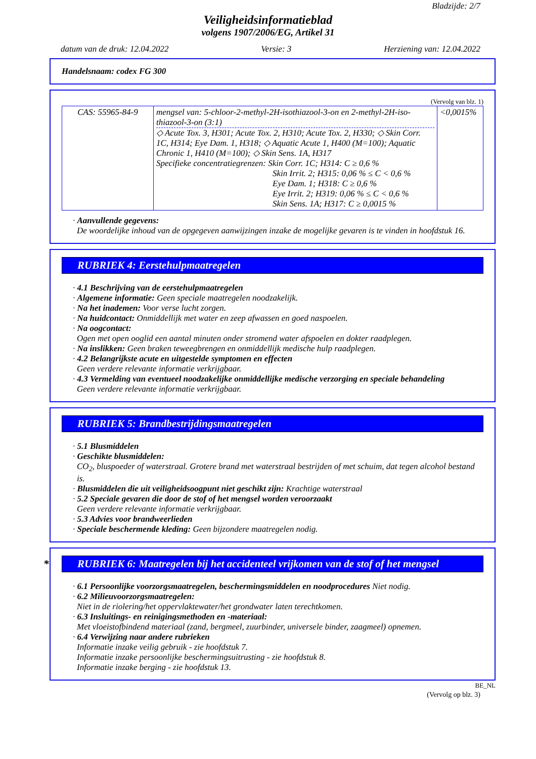Bladzijde: 2/7
Veiligheidsinformatieblad
volgens 1907/2006/EG, Artikel 31
datum van de druk: 12.04.2022 Versie: 3 Herziening van: 12.04.2022
Handelsnaam: codex FG 300
(Vervolg van blz. 1)
| CAS: 55965-84-9 | mengsel van: 5-chloor-2-methyl-2H-isothiazool-3-on en 2-methyl-2H-iso-thiazool-3-on (3:1) ◇ Acute Tox. 3, H301; Acute Tox. 2, H310; Acute Tox. 2, H330; ◇ Skin Corr. 1C, H314; Eye Dam. 1, H318; ◇ Aquatic Acute 1, H400 (M=100); Aquatic Chronic 1, H410 (M=100); ◇ Skin Sens. 1A, H317 Specifieke concentratiegrenzen: Skin Corr. 1C; H314: C ≥ 0,6 % Skin Irrit. 2; H315: 0,06 % ≤ C < 0,6 % Eye Dam. 1; H318: C ≥ 0,6 % Eye Irrit. 2; H319: 0,06 % ≤ C < 0,6 % Skin Sens. 1A; H317: C ≥ 0,0015 % | <0,0015% |
· Aanvullende gegevens:
De woordelijke inhoud van de opgegeven aanwijzingen inzake de mogelijke gevaren is te vinden in hoofdstuk 16.
RUBRIEK 4: Eerstehulpmaatregelen
· 4.1 Beschrijving van de eerstehulpmaatregelen
· Algemene informatie: Geen speciale maatregelen noodzakelijk.
· Na het inademen: Voor verse lucht zorgen.
· Na huidcontact: Onmiddellijk met water en zeep afwassen en goed naspoelen.
· Na oogcontact:
Ogen met open ooglid een aantal minuten onder stromend water afspoelen en dokter raadplegen.
· Na inslikken: Geen braken teweegbrengen en onmiddellijk medische hulp raadplegen.
· 4.2 Belangrijkste acute en uitgestelde symptomen en effecten
Geen verdere relevante informatie verkrijgbaar.
· 4.3 Vermelding van eventueel noodzakelijke onmiddellijke medische verzorging en speciale behandeling
Geen verdere relevante informatie verkrijgbaar.
RUBRIEK 5: Brandbestrijdingsmaatregelen
· 5.1 Blusmiddelen
· Geschikte blusmiddelen:
CO<sub>2</sub>, bluspoeder of waterstraal. Grotere brand met waterstraal bestrijden of met schuim, dat tegen alcohol bestand is.
· Blusmiddelen die uit veiligheidsoogpunt niet geschikt zijn: Krachtige waterstraal
· 5.2 Speciale gevaren die door de stof of het mengsel worden veroorzaakt
Geen verdere relevante informatie verkrijgbaar.
· 5.3 Advies voor brandweerlieden
· Speciale beschermende kleding: Geen bijzondere maatregelen nodig.
* RUBRIEK 6: Maatregelen bij het accidenteel vrijkomen van de stof of het mengsel
· 6.1 Persoonlijke voorzorgsmaatregelen, beschermingsmiddelen en noodprocedures Niet nodig.
· 6.2 Milieuvoorzorgsmaatregelen:
Niet in de riolering/het oppervlaktewater/het grondwater laten terechtkomen.
· 6.3 Insluitings- en reinigingsmethoden en -materiaal:
Met vloeistofbindend materiaal (zand, bergmeel, zuurbinder, universele binder, zaagmeel) opnemen.
· 6.4 Verwijzing naar andere rubrieken
Informatie inzake veilig gebruik - zie hoofdstuk 7.
Informatie inzake persoonlijke beschermingsuitrusting - zie hoofdstuk 8.
Informatie inzake berging - zie hoofdstuk 13.
BE_NL
(Vervolg op blz. 3)